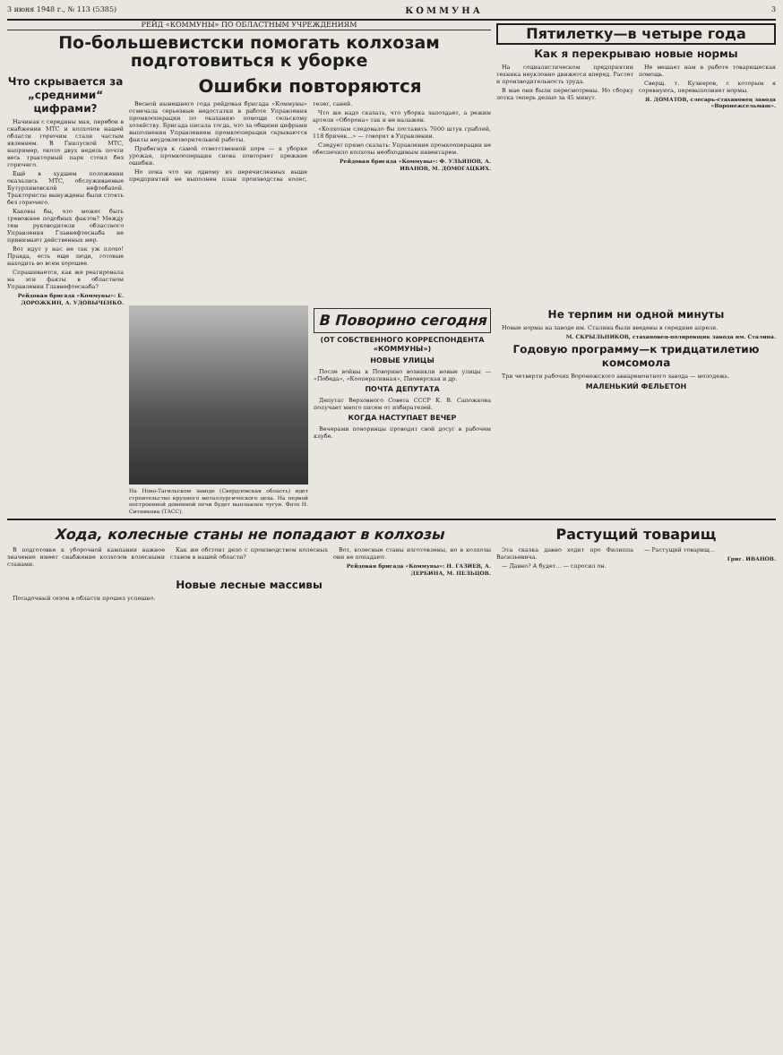3 июня 1948 г., № 113 (5385) КОММУНА 3
РЕЙД «КОММУНЫ» ПО ОБЛАСТНЫМ УЧРЕЖДЕНИЯМ
По-большевистски помогать колхозам подготовиться к уборке
Что скрывается за „средними“ цифрами?
Начиная с середины мая, перебои в снабжении МТС и колхозов нашей области горючим стали частым явлением. В Гнилуской МТС, например, около двух недель почти весь тракторный парк стоял без горючего.
Ещё в худшем положении оказались МТС, обслуживаемые Бутурлиновской нефтебазой. Трактористы вынуждены были стоять без горючего.
Каковы бы, что может быть тревожнее подобных фактов? Между тем руководители областного Управления Главнефтеснаба не принимают действенных мер.
Вот идут у нас не так уж плохо! Правда, есть еще люди, готовые находить во всем хорошее.
Спрашивается, как же реагировала на эти факты в областном Управлении Главнефтеснаба?
Рейдовая бригада «Коммуны»: Е. ДОРОЖКИН, А. УДОВЫЧЕНКО.
Ошибки повторяются
Весной нынешнего года рейдовая бригада «Коммуны» отмечала серьезные недостатки в работе Управления промкооперации по оказанию помощи сельскому хозяйству. Бригада писала тогда, что за общими цифрами выполнения Управлением промкооперации скрываются факты неудовлетворительной работы.
Прибегнув к самой ответственной поре — к уборке урожая, промкооперация снова повторяет прежние ошибки.
Но пока что ни одному из перечисленных выше предприятий не выполнен план производства колес, телег, саней.
Что же надо сказать, что уборка запоздает, а режим артели «Оборона» так и не налажен.
«Колхозам следовало бы поставить 7000 штук граблей, 118 бричек...» — говорят в Управлении.
Следует прямо сказать: Управление промкооперации не обеспечило колхозы необходимым инвентарем.
Рейдовая бригада «Коммуны»: Ф. УЛЬЯНОВ, А. ИВАНОВ, М. ДОМОГАЦКИХ.
Пятилетку—в четыре года
Как я перекрываю новые нормы
На социалистическом предприятии техника неуклонно движется вперед. Растет и производительность труда.
В мае они были пересмотрены. Но сборку лотка теперь делаю за 45 минут.
Не мешает нам в работе товарищеская помощь.
Сверщ. т. Кузнеров, с которым я соревнуюсь, перевыполняет нормы.
Я. ДОМАТОВ, слесарь-стахановец завода «Воронежсельмаш».
На Ново-Тагильском заводе (Свердловская область) идет строительство крупного металлургического цеха. На первой построенной доменной печи будет выплавлен чугун. Фото Н. Ситникова (ТАСС).
В Поворино сегодня
(ОТ СОБСТВЕННОГО КОРРЕСПОНДЕНТА «КОММУНЫ»)
НОВЫЕ УЛИЦЫ
После войны в Поворино возникли новые улицы — «Победа», «Кооперативная», Пионерская и др.
ПОЧТА ДЕПУТАТА
Депутат Верховного Совета СССР К. В. Сапожкова получает много писем от избирателей.
КОГДА НАСТУПАЕТ ВЕЧЕР
Вечерами поворинцы проводят свой досуг в рабочем клубе.
Не терпим ни одной минуты
Новые нормы на заводе им. Сталина были введены в середине апреля.
М. СКРЫЛЬНИКОВ, стахановец-полировщик завода им. Сталина.
Годовую программу—к тридцатилетию комсомола
Три четверти рабочих Воронежского авиаремонтного завода — молодежь.
МАЛЕНЬКИЙ ФЕЛЬЕТОН
Хода, колесные станы не попадают в колхозы
В подготовке к уборочной кампании важное значение имеет снабжение колхозов колесными станами.
Как же обстоит дело с производством колесных станов в нашей области?
Вот, колесные станы изготовлены, но в колхозы они не попадают.
Рейдовая бригада «Коммуны»: Н. ГАЗИЕВ, А. ДЕРБИНА, М. ПЕЛЬЦОВ.
Новые лесные массивы
Посадочный сезон в области прошел успешно.
Растущий товарищ
Эта сказка давно ходит про Филиппа Васильевича.
— Давно? А будет... — спросил он.
— Растущий товарищ...
Григ. ИВАНОВ.